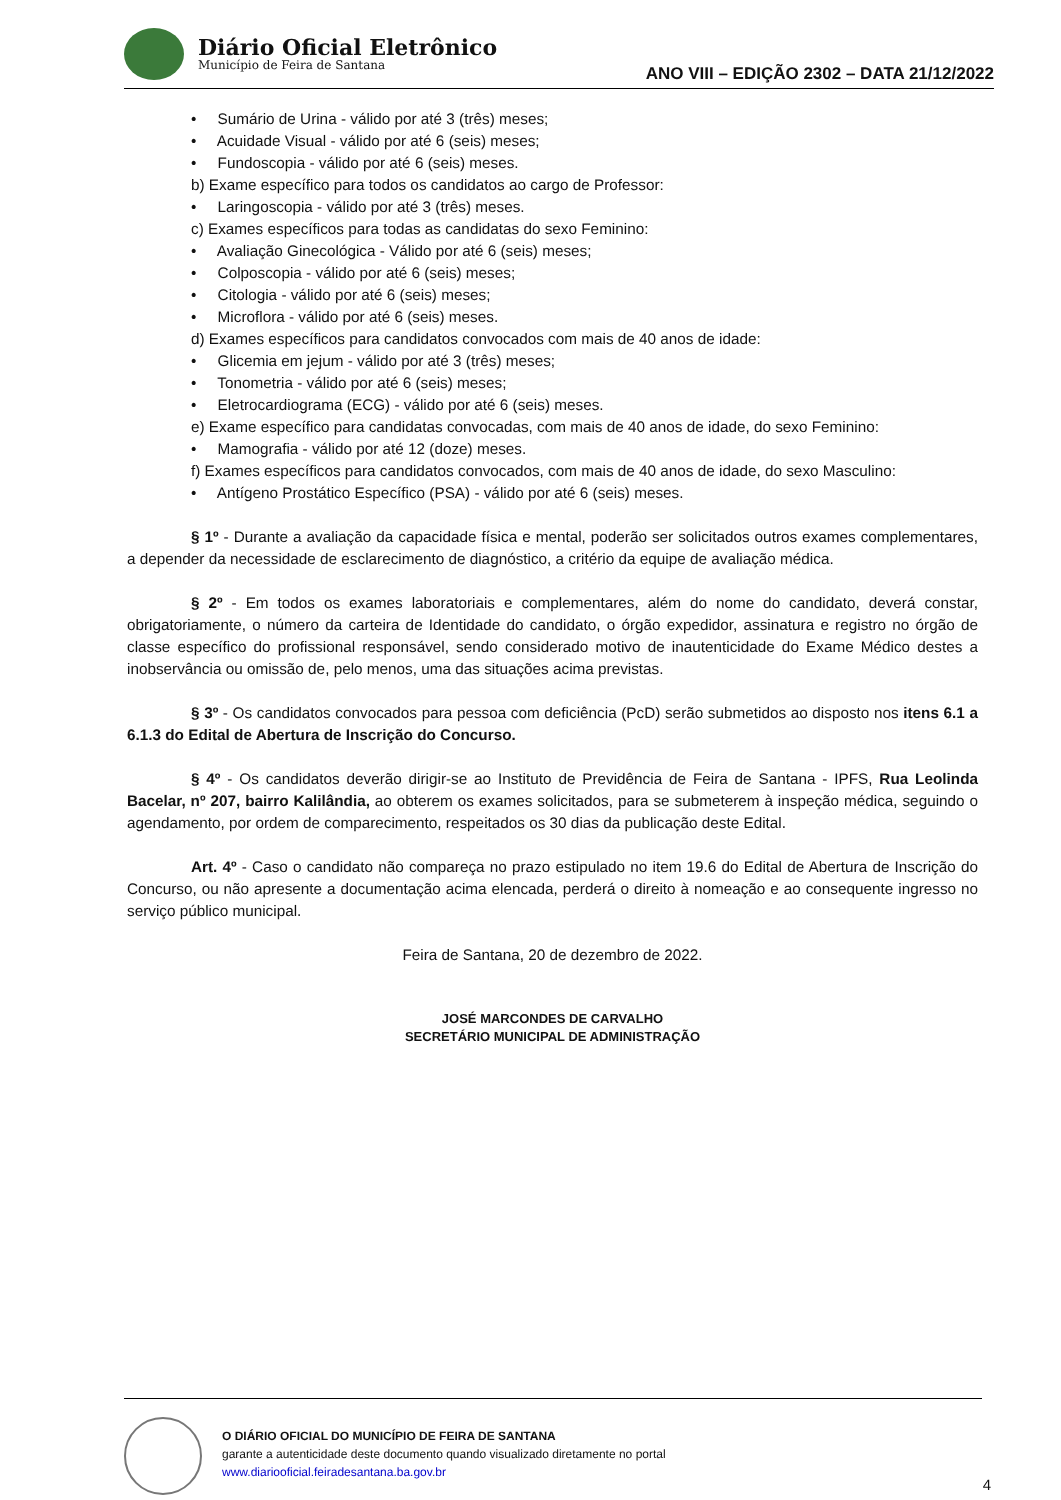Diário Oficial Eletrônico
Município de Feira de Santana
ANO VIII – EDIÇÃO 2302 – DATA 21/12/2022
• Sumário de Urina - válido por até 3 (três) meses;
• Acuidade Visual - válido por até 6 (seis) meses;
• Fundoscopia - válido por até 6 (seis) meses.
b) Exame específico para todos os candidatos ao cargo de Professor:
• Laringoscopia - válido por até 3 (três) meses.
c) Exames específicos para todas as candidatas do sexo Feminino:
• Avaliação Ginecológica - Válido por até 6 (seis) meses;
• Colposcopia - válido por até 6 (seis) meses;
• Citologia - válido por até 6 (seis) meses;
• Microflora - válido por até 6 (seis) meses.
d) Exames específicos para candidatos convocados com mais de 40 anos de idade:
• Glicemia em jejum - válido por até 3 (três) meses;
• Tonometria - válido por até 6 (seis) meses;
• Eletrocardiograma (ECG) - válido por até 6 (seis) meses.
e) Exame específico para candidatas convocadas, com mais de 40 anos de idade, do sexo Feminino:
• Mamografia - válido por até 12 (doze) meses.
f) Exames específicos para candidatos convocados, com mais de 40 anos de idade, do sexo Masculino:
• Antígeno Prostático Específico (PSA) - válido por até 6 (seis) meses.
§ 1º - Durante a avaliação da capacidade física e mental, poderão ser solicitados outros exames complementares, a depender da necessidade de esclarecimento de diagnóstico, a critério da equipe de avaliação médica.
§ 2º - Em todos os exames laboratoriais e complementares, além do nome do candidato, deverá constar, obrigatoriamente, o número da carteira de Identidade do candidato, o órgão expedidor, assinatura e registro no órgão de classe específico do profissional responsável, sendo considerado motivo de inautenticidade do Exame Médico destes a inobservância ou omissão de, pelo menos, uma das situações acima previstas.
§ 3º - Os candidatos convocados para pessoa com deficiência (PcD) serão submetidos ao disposto nos itens 6.1 a 6.1.3 do Edital de Abertura de Inscrição do Concurso.
§ 4º - Os candidatos deverão dirigir-se ao Instituto de Previdência de Feira de Santana - IPFS, Rua Leolinda Bacelar, nº 207, bairro Kalilândia, ao obterem os exames solicitados, para se submeterem à inspeção médica, seguindo o agendamento, por ordem de comparecimento, respeitados os 30 dias da publicação deste Edital.
Art. 4º - Caso o candidato não compareça no prazo estipulado no item 19.6 do Edital de Abertura de Inscrição do Concurso, ou não apresente a documentação acima elencada, perderá o direito à nomeação e ao consequente ingresso no serviço público municipal.
Feira de Santana, 20 de dezembro de 2022.
JOSÉ MARCONDES DE CARVALHO
SECRETÁRIO MUNICIPAL DE ADMINISTRAÇÃO
O DIÁRIO OFICIAL DO MUNICÍPIO DE FEIRA DE SANTANA
garante a autenticidade deste documento quando visualizado diretamente no portal
www.diariooficial.feiradesantana.ba.gov.br
4